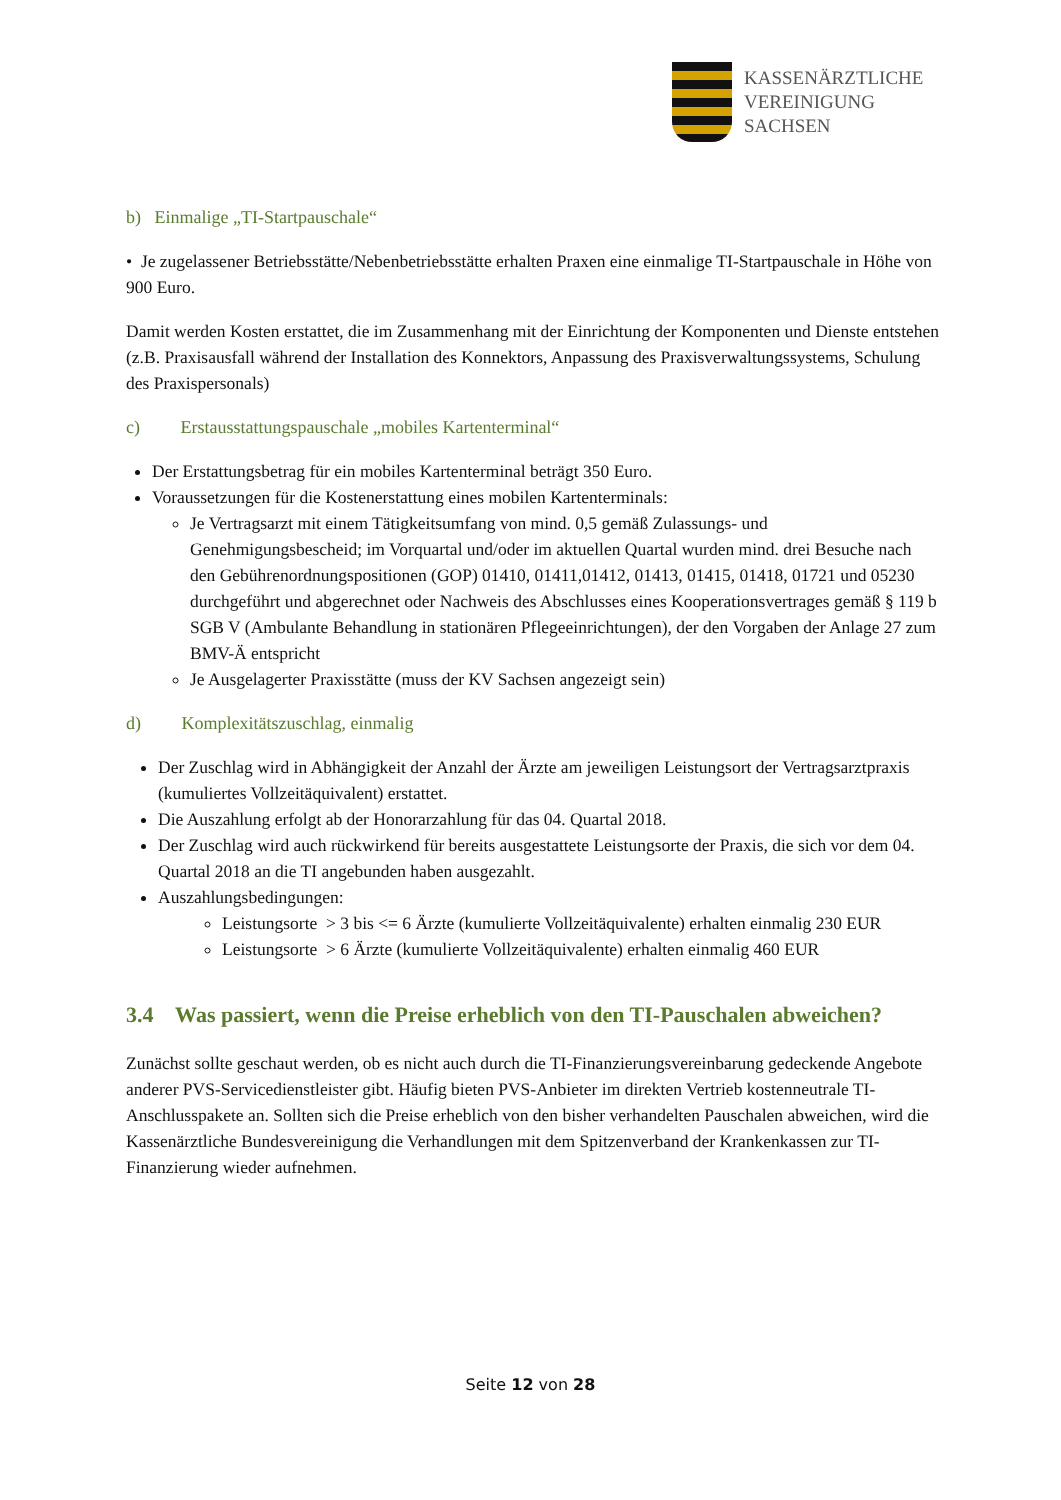KASSENÄRZTLICHE
VEREINIGUNG
SACHSEN
b) Einmalige „TI-Startpauschale“
• Je zugelassener Betriebsstätte/Nebenbetriebsstätte erhalten Praxen eine einmalige TI-Startpauschale in Höhe von 900 Euro.
Damit werden Kosten erstattet, die im Zusammenhang mit der Einrichtung der Komponenten und Dienste entstehen (z.B. Praxisausfall während der Installation des Konnektors, Anpassung des Praxisverwaltungssystems, Schulung des Praxispersonals)
c) Erstausstattungspauschale „mobiles Kartenterminal“
Der Erstattungsbetrag für ein mobiles Kartenterminal beträgt 350 Euro.
Voraussetzungen für die Kostenerstattung eines mobilen Kartenterminals:
Je Vertragsarzt mit einem Tätigkeitsumfang von mind. 0,5 gemäß Zulassungs- und Genehmigungsbescheid; im Vorquartal und/oder im aktuellen Quartal wurden mind. drei Besuche nach den Gebührenordnungspositionen (GOP) 01410, 01411,01412, 01413, 01415, 01418, 01721 und 05230 durchgeführt und abgerechnet oder Nachweis des Abschlusses eines Kooperationsvertrages gemäß § 119 b SGB V (Ambulante Behandlung in stationären Pflegeeinrichtungen), der den Vorgaben der Anlage 27 zum BMV-Ä entspricht
Je Ausgelagerter Praxisstätte (muss der KV Sachsen angezeigt sein)
d) Komplexitätszuschlag, einmalig
Der Zuschlag wird in Abhängigkeit der Anzahl der Ärzte am jeweiligen Leistungsort der Vertragsarztpraxis (kumuliertes Vollzeitäquivalent) erstattet.
Die Auszahlung erfolgt ab der Honorarzahlung für das 04. Quartal 2018.
Der Zuschlag wird auch rückwirkend für bereits ausgestattete Leistungsorte der Praxis, die sich vor dem 04. Quartal 2018 an die TI angebunden haben ausgezahlt.
Auszahlungsbedingungen:
Leistungsorte > 3 bis <= 6 Ärzte (kumulierte Vollzeitäquivalente) erhalten einmalig 230 EUR
Leistungsorte > 6 Ärzte (kumulierte Vollzeitäquivalente) erhalten einmalig 460 EUR
3.4 Was passiert, wenn die Preise erheblich von den TI-Pauschalen abweichen?
Zunächst sollte geschaut werden, ob es nicht auch durch die TI-Finanzierungsvereinbarung gedeckende Angebote anderer PVS-Servicedienstleister gibt. Häufig bieten PVS-Anbieter im direkten Vertrieb kostenneutrale TI-Anschlusspakete an. Sollten sich die Preise erheblich von den bisher verhandelten Pauschalen abweichen, wird die Kassenärztliche Bundesvereinigung die Verhandlungen mit dem Spitzenverband der Krankenkassen zur TI- Finanzierung wieder aufnehmen.
Seite 12 von 28